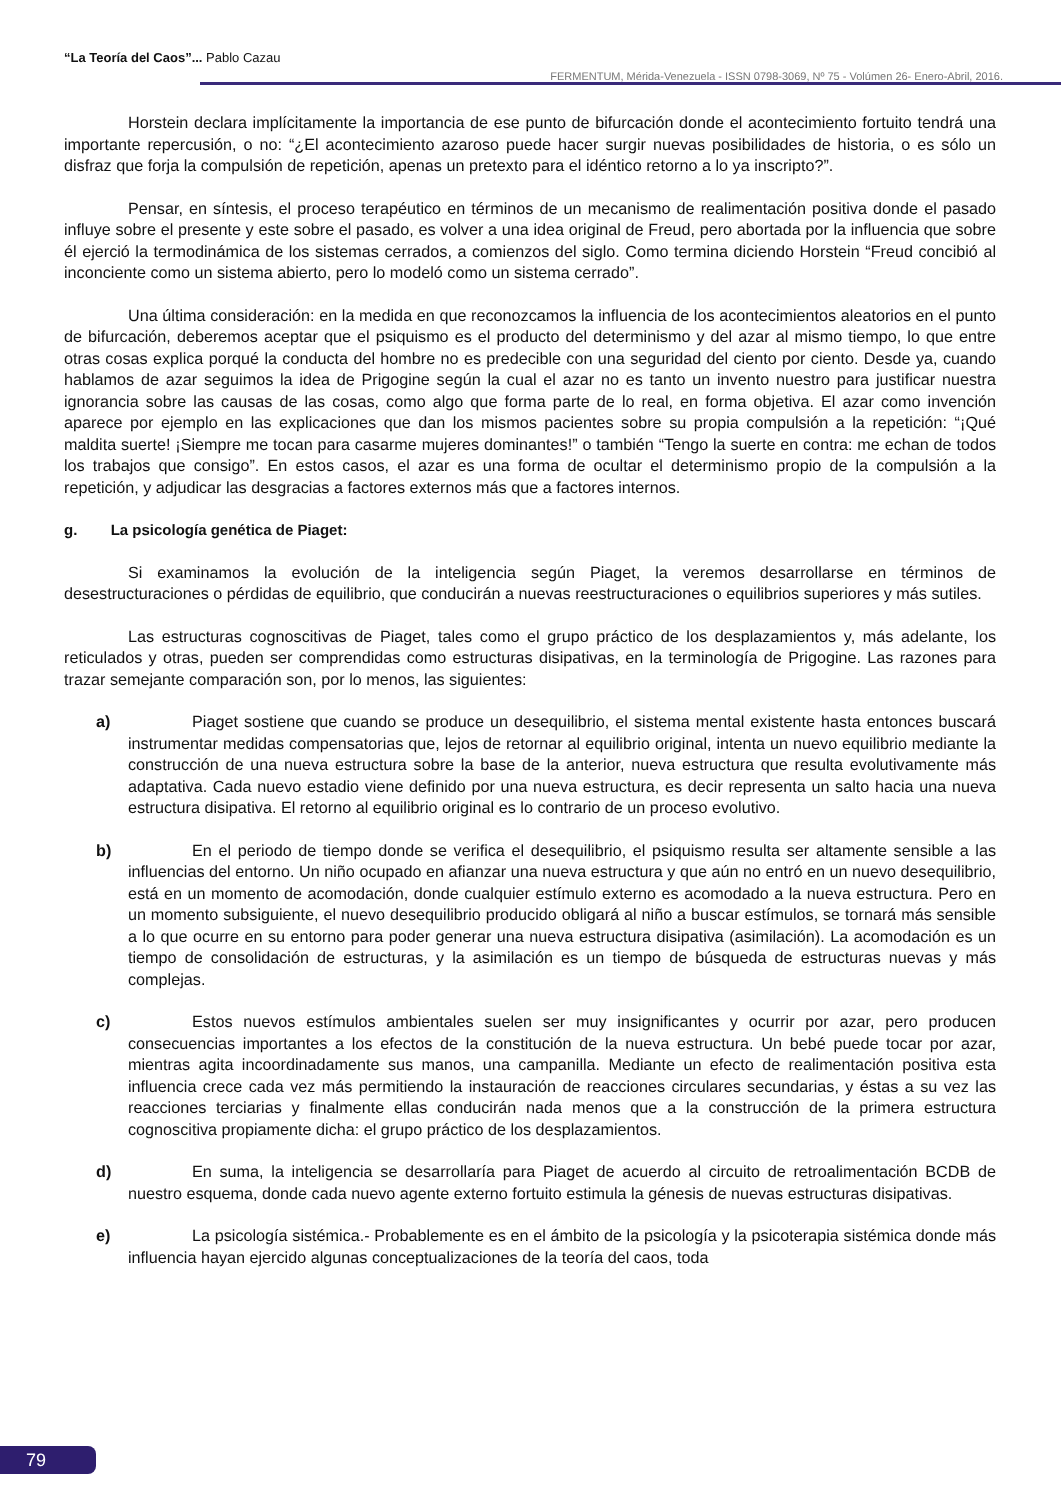“La Teoría del Caos”... Pablo Cazau
FERMENTUM, Mérida-Venezuela - ISSN 0798-3069, Nº 75 - Volúmen 26- Enero-Abril, 2016.
Horstein declara implícitamente la importancia de ese punto de bifurcación donde el acontecimiento fortuito tendrá una importante repercusión, o no: “¿El acontecimiento azaroso puede hacer surgir nuevas posibilidades de historia, o es sólo un disfraz que forja la compulsión de repetición, apenas un pretexto para el idéntico retorno a lo ya inscripto?”.
Pensar, en síntesis, el proceso terapéutico en términos de un mecanismo de realimentación positiva donde el pasado influye sobre el presente y este sobre el pasado, es volver a una idea original de Freud, pero abortada por la influencia que sobre él ejerció la termodinámica de los sistemas cerrados, a comienzos del siglo. Como termina diciendo Horstein “Freud concibió al inconciente como un sistema abierto, pero lo modeló como un sistema cerrado”.
Una última consideración: en la medida en que reconozcamos la influencia de los acontecimientos aleatorios en el punto de bifurcación, deberemos aceptar que el psiquismo es el producto del determinismo y del azar al mismo tiempo, lo que entre otras cosas explica porqué la conducta del hombre no es predecible con una seguridad del ciento por ciento. Desde ya, cuando hablamos de azar seguimos la idea de Prigogine según la cual el azar no es tanto un invento nuestro para justificar nuestra ignorancia sobre las causas de las cosas, como algo que forma parte de lo real, en forma objetiva. El azar como invención aparece por ejemplo en las explicaciones que dan los mismos pacientes sobre su propia compulsión a la repetición: “¡Qué maldita suerte! ¡Siempre me tocan para casarme mujeres dominantes!” o también “Tengo la suerte en contra: me echan de todos los trabajos que consigo”. En estos casos, el azar es una forma de ocultar el determinismo propio de la compulsión a la repetición, y adjudicar las desgracias a factores externos más que a factores internos.
g. La psicología genética de Piaget:
Si examinamos la evolución de la inteligencia según Piaget, la veremos desarrollarse en términos de desestructuraciones o pérdidas de equilibrio, que conducirán a nuevas reestructuraciones o equilibrios superiores y más sutiles.
Las estructuras cognoscitivas de Piaget, tales como el grupo práctico de los desplazamientos y, más adelante, los reticulados y otras, pueden ser comprendidas como estructuras disipativas, en la terminología de Prigogine. Las razones para trazar semejante comparación son, por lo menos, las siguientes:
a) Piaget sostiene que cuando se produce un desequilibrio, el sistema mental existente hasta entonces buscará instrumentar medidas compensatorias que, lejos de retornar al equilibrio original, intenta un nuevo equilibrio mediante la construcción de una nueva estructura sobre la base de la anterior, nueva estructura que resulta evolutivamente más adaptativa. Cada nuevo estadio viene definido por una nueva estructura, es decir representa un salto hacia una nueva estructura disipativa. El retorno al equilibrio original es lo contrario de un proceso evolutivo.
b) En el periodo de tiempo donde se verifica el desequilibrio, el psiquismo resulta ser altamente sensible a las influencias del entorno. Un niño ocupado en afianzar una nueva estructura y que aún no entró en un nuevo desequilibrio, está en un momento de acomodación, donde cualquier estímulo externo es acomodado a la nueva estructura. Pero en un momento subsiguiente, el nuevo desequilibrio producido obligará al niño a buscar estímulos, se tornará más sensible a lo que ocurre en su entorno para poder generar una nueva estructura disipativa (asimilación). La acomodación es un tiempo de consolidación de estructuras, y la asimilación es un tiempo de búsqueda de estructuras nuevas y más complejas.
c) Estos nuevos estímulos ambientales suelen ser muy insignificantes y ocurrir por azar, pero producen consecuencias importantes a los efectos de la constitución de la nueva estructura. Un bebé puede tocar por azar, mientras agita incoordinadamente sus manos, una campanilla. Mediante un efecto de realimentación positiva esta influencia crece cada vez más permitiendo la instauración de reacciones circulares secundarias, y éstas a su vez las reacciones terciarias y finalmente ellas conducirán nada menos que a la construcción de la primera estructura cognoscitiva propiamente dicha: el grupo práctico de los desplazamientos.
d) En suma, la inteligencia se desarrollaría para Piaget de acuerdo al circuito de retroalimentación BCDB de nuestro esquema, donde cada nuevo agente externo fortuito estimula la génesis de nuevas estructuras disipativas.
e) La psicología sistémica.- Probablemente es en el ámbito de la psicología y la psicoterapia sistémica donde más influencia hayan ejercido algunas conceptualizaciones de la teoría del caos, toda
79